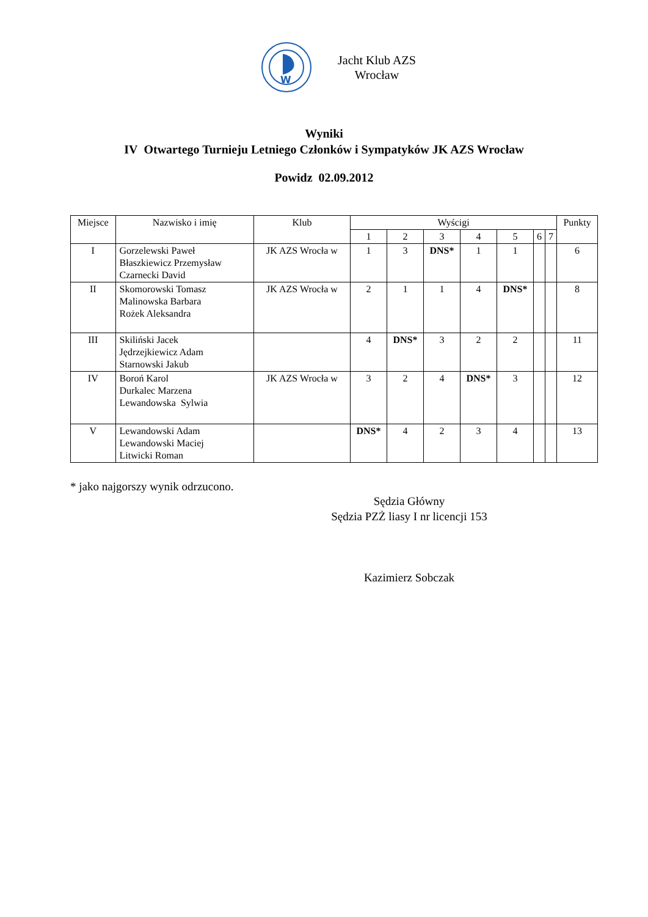W
Jacht Klub AZS
Wrocław
Wyniki
IV Otwartego Turnieju Letniego Członków i Sympatyków JK AZS Wrocław
Powidz 02.09.2012
| Miejsce | Nazwisko i imię | Klub | Wyścigi | | | | | | | Punkty |
| --- | --- | --- | --- | --- | --- | --- | --- | --- | --- | --- |
| | | | 1 | 2 | 3 | 4 | 5 | 6 | 7 | |
| I | Gorzelewski Paweł Błaszkiewicz Przemysław Czarnecki David | JK AZS Wrocła w | 1 | 3 | DNS* | 1 | 1 | | | 6 |
| II | Skomorowski Tomasz Malinowska Barbara Rożek Aleksandra | JK AZS Wrocła w | 2 | 1 | 1 | 4 | DNS* | | | 8 |
| III | Skiliński Jacek Jędrzejkiewicz Adam Starnowski Jakub | | 4 | DNS* | 3 | 2 | 2 | | | 11 |
| IV | Boroń Karol Durkalec Marzena Lewandowska Sylwia | JK AZS Wrocła w | 3 | 2 | 4 | DNS* | 3 | | | 12 |
| V | Lewandowski Adam Lewandowski Maciej Litwicki Roman | | DNS* | 4 | 2 | 3 | 4 | | | 13 |
* jako najgorszy wynik odrzucono.
Sędzia Główny
Sędzia PZŻ liasy I nr licencji 153
Kazimierz Sobczak